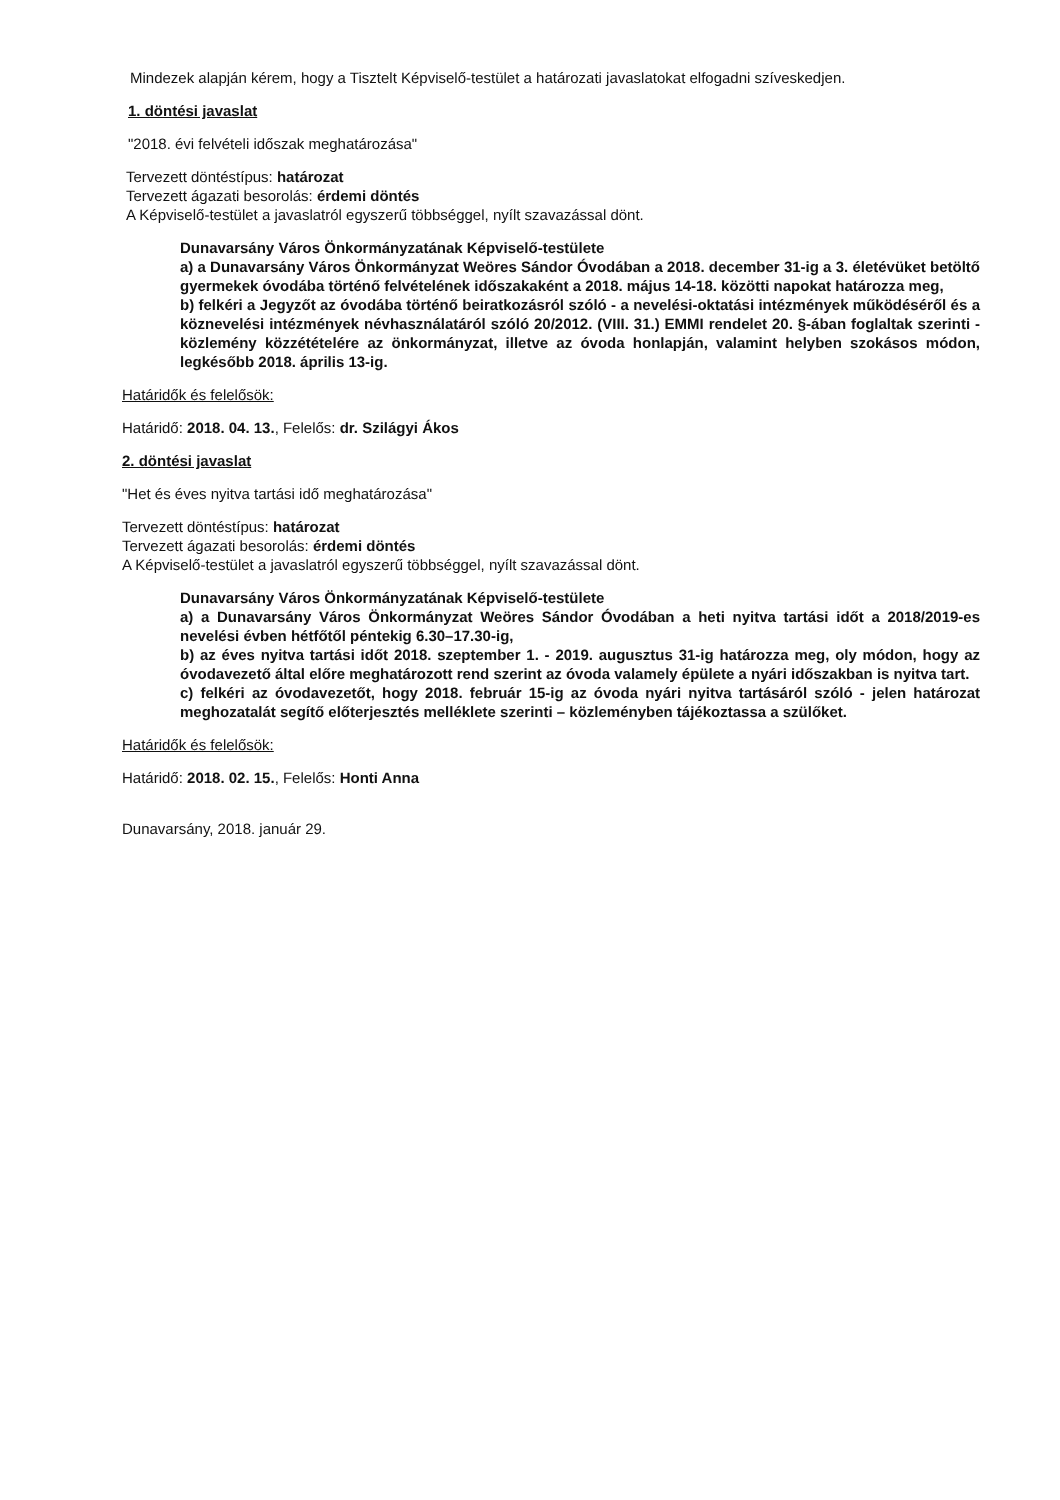Mindezek alapján kérem, hogy a Tisztelt Képviselő-testület a határozati javaslatokat elfogadni szíveskedjen.
1. döntési javaslat
"2018. évi felvételi időszak meghatározása"
Tervezett döntéstípus: határozat
Tervezett ágazati besorolás: érdemi döntés
A Képviselő-testület a javaslatról egyszerű többséggel, nyílt szavazással dönt.
Dunavarsány Város Önkormányzatának Képviselő-testülete
a) a Dunavarsány Város Önkormányzat Weöres Sándor Óvodában a 2018. december 31-ig a 3. életévüket betöltő gyermekek óvodába történő felvételének időszakaként a 2018. május 14-18. közötti napokat határozza meg,
b) felkéri a Jegyzőt az óvodába történő beiratkozásról szóló - a nevelési-oktatási intézmények működéséről és a köznevelési intézmények névhasználatáról szóló 20/2012. (VIII. 31.) EMMI rendelet 20. §-ában foglaltak szerinti - közlemény közzétételére az önkormányzat, illetve az óvoda honlapján, valamint helyben szokásos módon, legkésőbb 2018. április 13-ig.
Határidők és felelősök:
Határidő: 2018. 04. 13., Felelős: dr. Szilágyi Ákos
2. döntési javaslat
"Het és éves nyitva tartási idő meghatározása"
Tervezett döntéstípus: határozat
Tervezett ágazati besorolás: érdemi döntés
A Képviselő-testület a javaslatról egyszerű többséggel, nyílt szavazással dönt.
Dunavarsány Város Önkormányzatának Képviselő-testülete
a) a Dunavarsány Város Önkormányzat Weöres Sándor Óvodában a heti nyitva tartási időt a 2018/2019-es nevelési évben hétfőtől péntekig 6.30–17.30-ig,
b) az éves nyitva tartási időt 2018. szeptember 1. - 2019. augusztus 31-ig határozza meg, oly módon, hogy az óvodavezető által előre meghatározott rend szerint az óvoda valamely épülete a nyári időszakban is nyitva tart.
c) felkéri az óvodavezetőt, hogy 2018. február 15-ig az óvoda nyári nyitva tartásáról szóló - jelen határozat meghozatalát segítő előterjesztés melléklete szerinti – közleményben tájékoztassa a szülőket.
Határidők és felelősök:
Határidő: 2018. 02. 15., Felelős: Honti Anna
Dunavarsány, 2018. január 29.